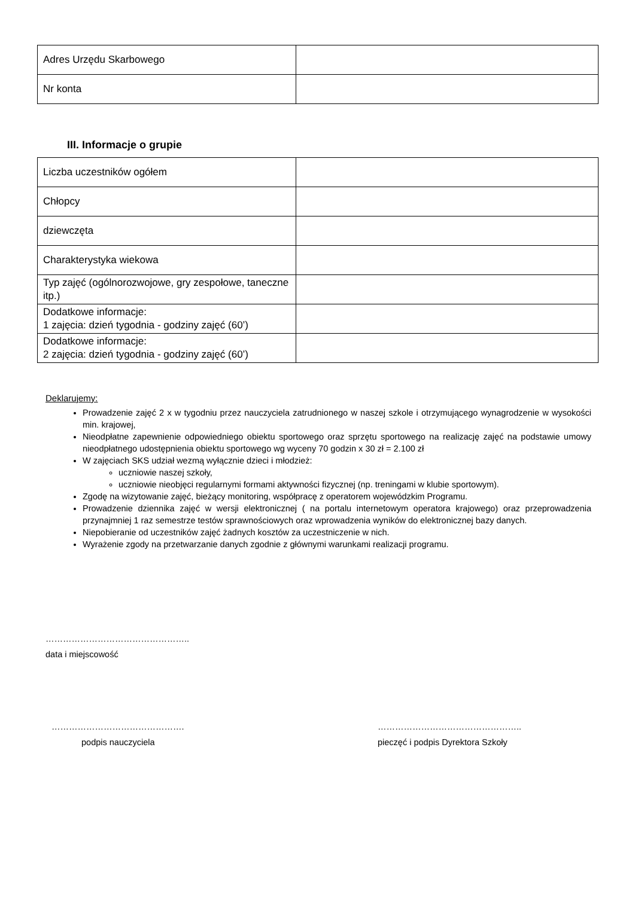| Adres Urzędu Skarbowego | |
| Nr konta | |
III. Informacje o grupie
| Liczba uczestników ogółem | |
| Chłopcy | |
| dziewczęta | |
| Charakterystyka wiekowa | |
| Typ zajęć (ogólnorozwojowe, gry zespołowe, taneczne itp.) | |
| Dodatkowe informacje: 1 zajęcia: dzień tygodnia - godziny zajęć (60’) | |
| Dodatkowe informacje: 2 zajęcia: dzień tygodnia - godziny zajęć (60’) | |
Deklarujemy:
Prowadzenie zajęć 2 x w tygodniu przez nauczyciela zatrudnionego w naszej szkole i otrzymującego wynagrodzenie w wysokości min. krajowej,
Nieodpłatne zapewnienie odpowiedniego obiektu sportowego oraz sprzętu sportowego na realizację zajęć na podstawie umowy nieodpłatnego udostępnienia obiektu sportowego wg wyceny 70 godzin x 30 zł = 2.100 zł
W zajęciach SKS udział wezmą wyłącznie dzieci i młodzież:
uczniowie naszej szkoły,
uczniowie nieobjęci regularnymi formami aktywności fizycznej (np. treningami w klubie sportowym).
Zgodę na wizytowanie zajęć, bieżący monitoring, współpracę z operatorem wojewódzkim Programu.
Prowadzenie dziennika zajęć w wersji elektronicznej ( na portalu internetowym operatora krajowego) oraz przeprowadzenia przynajmniej 1 raz semestrze testów sprawnościowych oraz wprowadzenia wyników do elektronicznej bazy danych.
Niepobieranie od uczestników zajęć żadnych kosztów za uczestniczenie w nich.
Wyrażenie zgody na przetwarzanie danych zgodnie z głównymi warunkami realizacji programu.
…………………………………………..
data i miejscowość
……………………………………….
podpis nauczyciela
…………………………………………..
pieczęć i podpis Dyrektora Szkoły